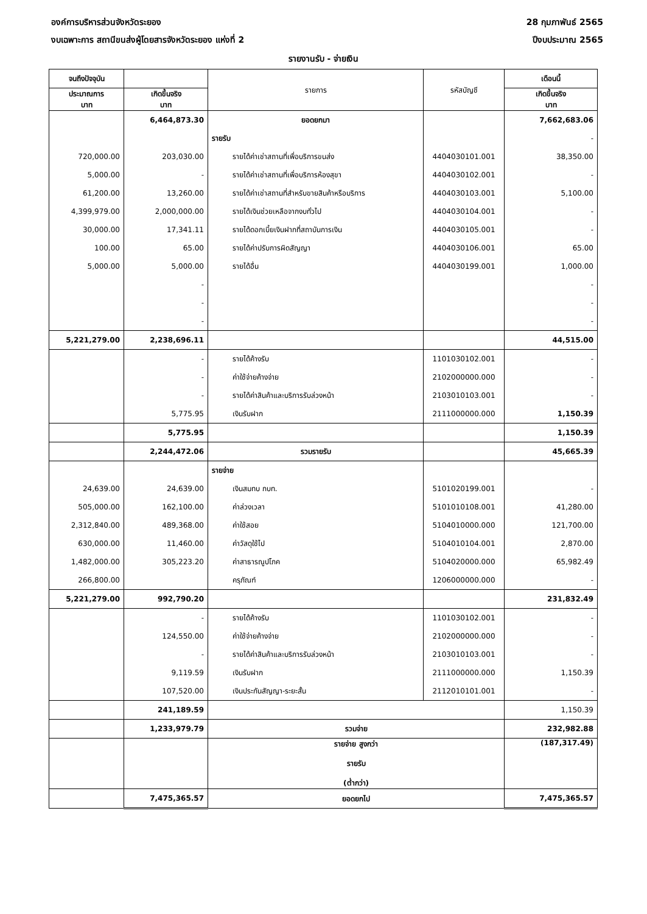องค์การบริหารส่วนจังหวัดระยอง 28 กุมภาพันธ์ 2565
งบเฉพาะการ สถานีขนส่งผู้โดยสารจังหวัดระยอง แห่งที่ 2
ปีงบประมาณ 2565
รายงานรับ - จ่ายเงิน
| จนถึงปัจจุบัน | | รายการ | รหัสบัญชี | เดือนนี้ |
| --- | --- | --- | --- | --- |
| ประมาณการ บาท | เกิดขึ้นจริง บาท | | | เกิดขึ้นจริง บาท |
| | 6,464,873.30 | ยอดยกมา | | 7,662,683.06 |
| | | รายรับ | | - |
| 720,000.00 | 203,030.00 | รายได้ค่าเช่าสถานที่เพื่อบริการขนส่ง | 4404030101.001 | 38,350.00 |
| 5,000.00 | - | รายได้ค่าเช่าสถานที่เพื่อบริการห้องสุขา | 4404030102.001 | - |
| 61,200.00 | 13,260.00 | รายได้ค่าเช่าสถานที่สำหรับขายสินค้าหรือบริการ | 4404030103.001 | 5,100.00 |
| 4,399,979.00 | 2,000,000.00 | รายได้เงินช่วยเหลือจากงบทั่วไป | 4404030104.001 | - |
| 30,000.00 | 17,341.11 | รายได้ดอกเบี้ยเงินฝากที่สถาบันการเงิน | 4404030105.001 | - |
| 100.00 | 65.00 | รายได้ค่าปรับการผิดสัญญา | 4404030106.001 | 65.00 |
| 5,000.00 | 5,000.00 | รายได้อื่น | 4404030199.001 | 1,000.00 |
| | - | | | - |
| | - | | | - |
| | - | | | - |
| 5,221,279.00 | 2,238,696.11 | | | 44,515.00 |
| | - | รายได้ค้างรับ | 1101030102.001 | - |
| | - | ค่าใช้จ่ายค้างจ่าย | 2102000000.000 | - |
| | - | รายได้ค่าสินค้าและบริการรับล่วงหน้า | 2103010103.001 | - |
| | 5,775.95 | เงินรับฝาก | 2111000000.000 | 1,150.39 |
| | 5,775.95 | | | 1,150.39 |
| | 2,244,472.06 | รวมรายรับ | | 45,665.39 |
| | | รายจ่าย | | |
| 24,639.00 | 24,639.00 | เงินสมทบ กบท. | 5101020199.001 | - |
| 505,000.00 | 162,100.00 | ค่าล่วงเวลา | 5101010108.001 | 41,280.00 |
| 2,312,840.00 | 489,368.00 | ค่าใช้สอย | 5104010000.000 | 121,700.00 |
| 630,000.00 | 11,460.00 | ค่าวัสดุใช้ไป | 5104010104.001 | 2,870.00 |
| 1,482,000.00 | 305,223.20 | ค่าสาธารณูปโภค | 5104020000.000 | 65,982.49 |
| 266,800.00 | | ครุภัณฑ์ | 1206000000.000 | - |
| 5,221,279.00 | 992,790.20 | | | 231,832.49 |
| | - | รายได้ค้างรับ | 1101030102.001 | - |
| | 124,550.00 | ค่าใช้จ่ายค้างจ่าย | 2102000000.000 | - |
| | - | รายได้ค่าสินค้าและบริการรับล่วงหน้า | 2103010103.001 | - |
| | 9,119.59 | เงินรับฝาก | 2111000000.000 | 1,150.39 |
| | 107,520.00 | เงินประกันสัญญา-ระยะสั้น | 2112010101.001 | - |
| | 241,189.59 | | | 1,150.39 |
| | 1,233,979.79 | รวมจ่าย | | 232,982.88 |
| | | รายจ่าย สูงกว่า รายรับ (ต่ำกว่า) | | (187,317.49) |
| | 7,475,365.57 | ยอดยกไป | | 7,475,365.57 |